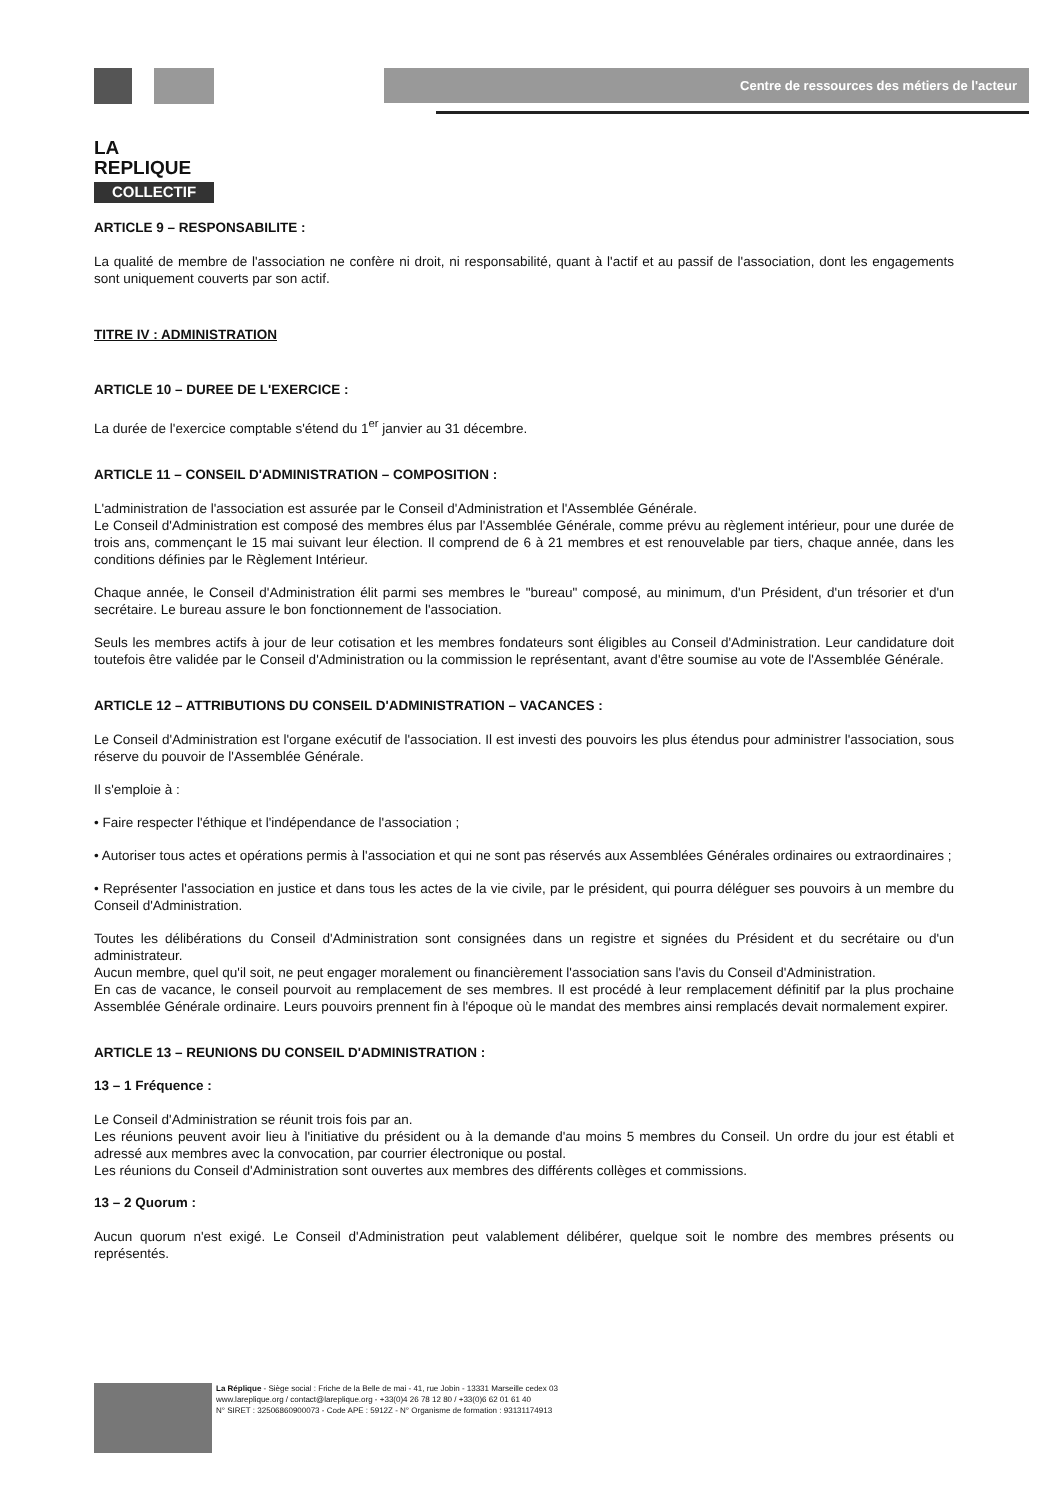LA
REPLIQUE
COLLECTIF
Centre de ressources des métiers de l'acteur
ARTICLE 9 – RESPONSABILITE :
La qualité de membre de l'association ne confère ni droit, ni responsabilité, quant à l'actif et au passif de l'association, dont les engagements sont uniquement couverts par son actif.
TITRE IV : ADMINISTRATION
ARTICLE 10 – DUREE DE L'EXERCICE :
La durée de l'exercice comptable s'étend du 1<sup>er</sup> janvier au 31 décembre.
ARTICLE 11 – CONSEIL D'ADMINISTRATION – COMPOSITION :
L'administration de l'association est assurée par le Conseil d'Administration et l'Assemblée Générale.
Le Conseil d'Administration est composé des membres élus par l'Assemblée Générale, comme prévu au règlement intérieur, pour une durée de trois ans, commençant le 15 mai suivant leur élection. Il comprend de 6 à 21 membres et est renouvelable par tiers, chaque année, dans les conditions définies par le Règlement Intérieur.
Chaque année, le Conseil d'Administration élit parmi ses membres le "bureau" composé, au minimum, d'un Président, d'un trésorier et d'un secrétaire. Le bureau assure le bon fonctionnement de l'association.
Seuls les membres actifs à jour de leur cotisation et les membres fondateurs sont éligibles au Conseil d'Administration. Leur candidature doit toutefois être validée par le Conseil d'Administration ou la commission le représentant, avant d'être soumise au vote de l'Assemblée Générale.
ARTICLE 12 – ATTRIBUTIONS DU CONSEIL D'ADMINISTRATION – VACANCES :
Le Conseil d'Administration est l'organe exécutif de l'association. Il est investi des pouvoirs les plus étendus pour administrer l'association, sous réserve du pouvoir de l'Assemblée Générale.
Il s'emploie à :
• Faire respecter l'éthique et l'indépendance de l'association ;
• Autoriser tous actes et opérations permis à l'association et qui ne sont pas réservés aux Assemblées Générales ordinaires ou extraordinaires ;
• Représenter l'association en justice et dans tous les actes de la vie civile, par le président, qui pourra déléguer ses pouvoirs à un membre du Conseil d'Administration.
Toutes les délibérations du Conseil d'Administration sont consignées dans un registre et signées du Président et du secrétaire ou d'un administrateur.
Aucun membre, quel qu'il soit, ne peut engager moralement ou financièrement l'association sans l'avis du Conseil d'Administration.
En cas de vacance, le conseil pourvoit au remplacement de ses membres. Il est procédé à leur remplacement définitif par la plus prochaine Assemblée Générale ordinaire. Leurs pouvoirs prennent fin à l'époque où le mandat des membres ainsi remplacés devait normalement expirer.
ARTICLE 13 – REUNIONS DU CONSEIL D'ADMINISTRATION :
13 – 1 Fréquence :
Le Conseil d'Administration se réunit trois fois par an.
Les réunions peuvent avoir lieu à l'initiative du président ou à la demande d'au moins 5 membres du Conseil. Un ordre du jour est établi et adressé aux membres avec la convocation, par courrier électronique ou postal.
Les réunions du Conseil d'Administration sont ouvertes aux membres des différents collèges et commissions.
13 – 2 Quorum :
Aucun quorum n'est exigé. Le Conseil d'Administration peut valablement délibérer, quelque soit le nombre des membres présents ou représentés.
La Réplique - Siège social : Friche de la Belle de mai - 41, rue Jobin - 13331 Marseille cedex 03
www.lareplique.org / contact@lareplique.org - +33(0)4 26 78 12 80 / +33(0)6 62 01 61 40
N° SIRET : 32506860900073 - Code APE : 5912Z - N° Organisme de formation : 93131174913